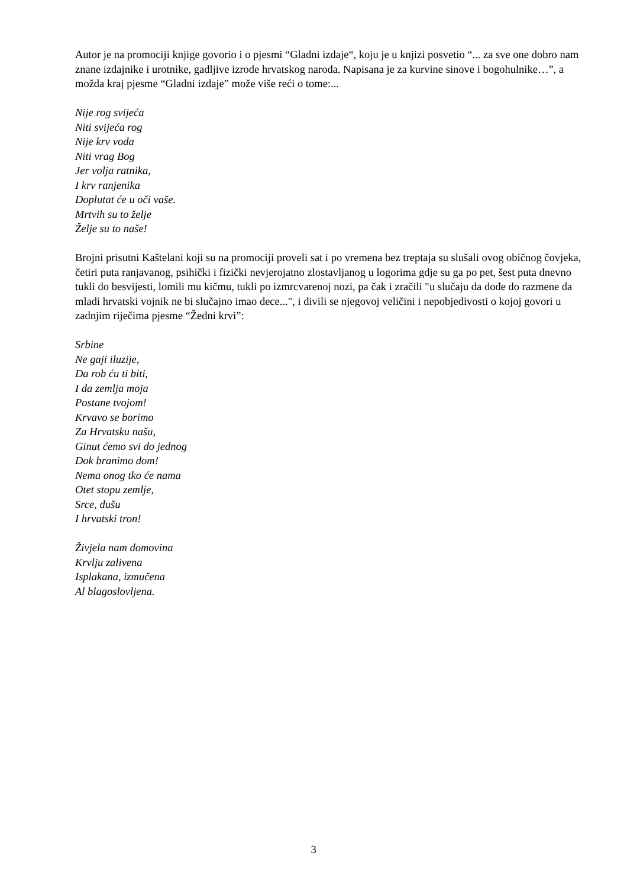Autor je na promociji knjige govorio i o pjesmi “Gladni izdaje“, koju je u knjizi posvetio “... za sve one dobro nam znane izdajnike i urotnike, gadljive izrode hrvatskog naroda. Napisana je za kurvine sinove i bogohulnike…”, a možda kraj pjesme “Gladni izdaje” može više reći o tome:...
Nije rog svijeća
Niti svijeća rog
Nije krv voda
Niti vrag Bog
Jer volja ratnika,
I krv ranjenika
Doplutat će u oči vaše.
Mrtvih su to želje
Želje su to naše!
Brojni prisutni Kaštelani koji su na promociji proveli sat i po vremena bez treptaja su slušali ovog običnog čovjeka, četiri puta ranjavanog, psihički i fizički nevjerojatno zlostavljanog u logorima gdje su ga po pet, šest puta dnevno tukli do besvijesti, lomili mu kičmu, tukli po izmrcvarenoj nozi, pa čak i zračili "u slučaju da dođe do razmene da mladi hrvatski vojnik ne bi slučajno imao dece...", i divili se njegovoj veličini i nepobjedivosti o kojoj govori u zadnjim riječima pjesme “Žedni krvi”:
Srbine
Ne gaji iluzije,
Da rob ću ti biti,
I da zemlja moja
Postane tvojom!
Krvavo se borimo
Za Hrvatsku našu,
Ginut ćemo svi do jednog
Dok branimo dom!
Nema onog tko će nama
Otet stopu zemlje,
Srce, dušu
I hrvatski tron!
Živjela nam domovina
Krvlju zalivena
Isplakana, izmučena
Al blagoslovljena.
3